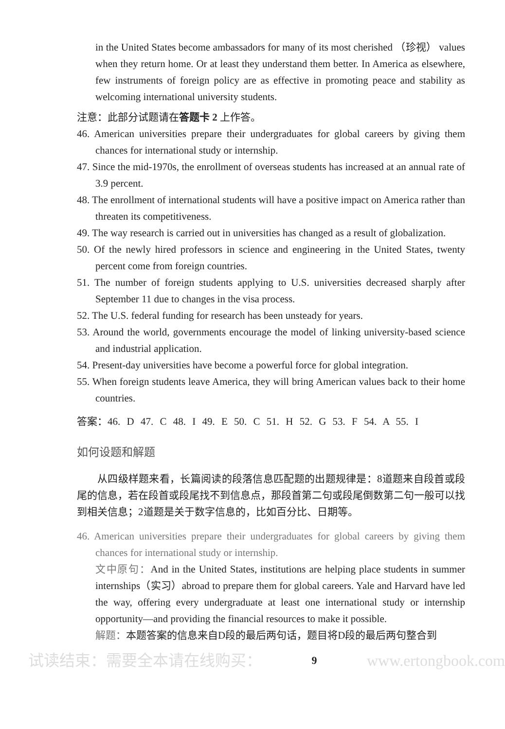in the United States become ambassadors for many of its most cherished （珍视） values when they return home. Or at least they understand them better. In America as elsewhere, few instruments of foreign policy are as effective in promoting peace and stability as welcoming international university students.
注意：此部分试题请在答题卡 2 上作答。
46. American universities prepare their undergraduates for global careers by giving them chances for international study or internship.
47. Since the mid-1970s, the enrollment of overseas students has increased at an annual rate of 3.9 percent.
48. The enrollment of international students will have a positive impact on America rather than threaten its competitiveness.
49. The way research is carried out in universities has changed as a result of globalization.
50. Of the newly hired professors in science and engineering in the United States, twenty percent come from foreign countries.
51. The number of foreign students applying to U.S. universities decreased sharply after September 11 due to changes in the visa process.
52. The U.S. federal funding for research has been unsteady for years.
53. Around the world, governments encourage the model of linking university-based science and industrial application.
54. Present-day universities have become a powerful force for global integration.
55. When foreign students leave America, they will bring American values back to their home countries.
答案：46. D 47. C 48. I 49. E 50. C 51. H 52. G 53. F 54. A 55. I
如何设题和解题
从四级样题来看，长篇阅读的段落信息匹配题的出题规律是：8道题来自段首或段尾的信息，若在段首或段尾找不到信息点，那段首第二句或段尾倒数第二句一般可以找到相关信息；2道题是关于数字信息的，比如百分比、日期等。
46. American universities prepare their undergraduates for global careers by giving them chances for international study or internship.
文中原句：And in the United States, institutions are helping place students in summer internships（实习）abroad to prepare them for global careers. Yale and Harvard have led the way, offering every undergraduate at least one international study or internship opportunity—and providing the financial resources to make it possible.
解题：本题答案的信息来自D段的最后两句话，题目将D段的最后两句整合到
试读结束：需要全本请在线购买： 9 www.ertongbook.com